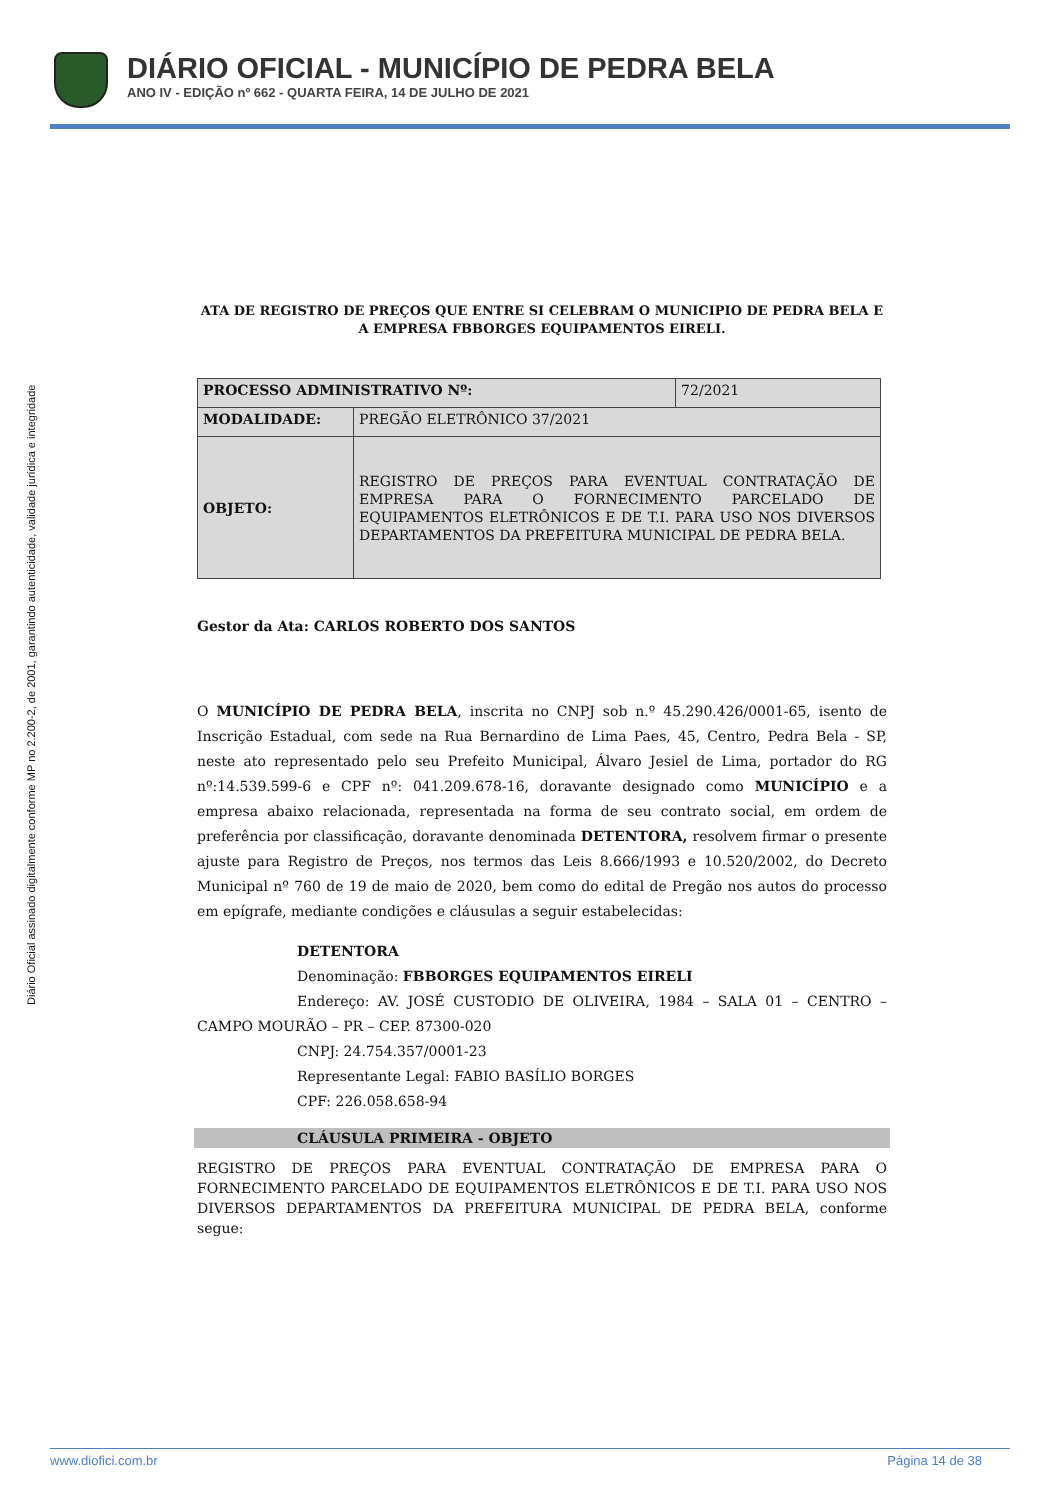DIÁRIO OFICIAL - MUNICÍPIO DE PEDRA BELA
ANO IV - EDIÇÃO nº 662 - QUARTA FEIRA, 14 DE JULHO DE 2021
Diário Oficial assinado digitalmente conforme MP no 2.200-2, de 2001, garantindo autenticidade, validade jurídica e integridade
ATA DE REGISTRO DE PREÇOS QUE ENTRE SI CELEBRAM O MUNICIPIO DE PEDRA BELA E A EMPRESA FBBORGES EQUIPAMENTOS EIRELI.
| PROCESSO ADMINISTRATIVO Nº: | | 72/2021 |
| MODALIDADE: | PREGÃO ELETRÔNICO 37/2021 | |
| OBJETO: | REGISTRO DE PREÇOS PARA EVENTUAL CONTRATAÇÃO DE EMPRESA PARA O FORNECIMENTO PARCELADO DE EQUIPAMENTOS ELETRÔNICOS E DE T.I. PARA USO NOS DIVERSOS DEPARTAMENTOS DA PREFEITURA MUNICIPAL DE PEDRA BELA. | |
Gestor da Ata: CARLOS ROBERTO DOS SANTOS
O MUNICÍPIO DE PEDRA BELA, inscrita no CNPJ sob n.º 45.290.426/0001-65, isento de Inscrição Estadual, com sede na Rua Bernardino de Lima Paes, 45, Centro, Pedra Bela - SP, neste ato representado pelo seu Prefeito Municipal, Álvaro Jesiel de Lima, portador do RG nº:14.539.599-6 e CPF nº: 041.209.678-16, doravante designado como MUNICÍPIO e a empresa abaixo relacionada, representada na forma de seu contrato social, em ordem de preferência por classificação, doravante denominada DETENTORA, resolvem firmar o presente ajuste para Registro de Preços, nos termos das Leis 8.666/1993 e 10.520/2002, do Decreto Municipal nº 760 de 19 de maio de 2020, bem como do edital de Pregão nos autos do processo em epígrafe, mediante condições e cláusulas a seguir estabelecidas:
DETENTORA
Denominação: FBBORGES EQUIPAMENTOS EIRELI
Endereço: AV. JOSÉ CUSTODIO DE OLIVEIRA, 1984 – SALA 01 – CENTRO – CAMPO MOURÃO – PR – CEP. 87300-020
CNPJ: 24.754.357/0001-23
Representante Legal: FABIO BASÍLIO BORGES
CPF: 226.058.658-94
CLÁUSULA PRIMEIRA - OBJETO
REGISTRO DE PREÇOS PARA EVENTUAL CONTRATAÇÃO DE EMPRESA PARA O FORNECIMENTO PARCELADO DE EQUIPAMENTOS ELETRÔNICOS E DE T.I. PARA USO NOS DIVERSOS DEPARTAMENTOS DA PREFEITURA MUNICIPAL DE PEDRA BELA, conforme segue:
www.diofici.com.br Página 14 de 38